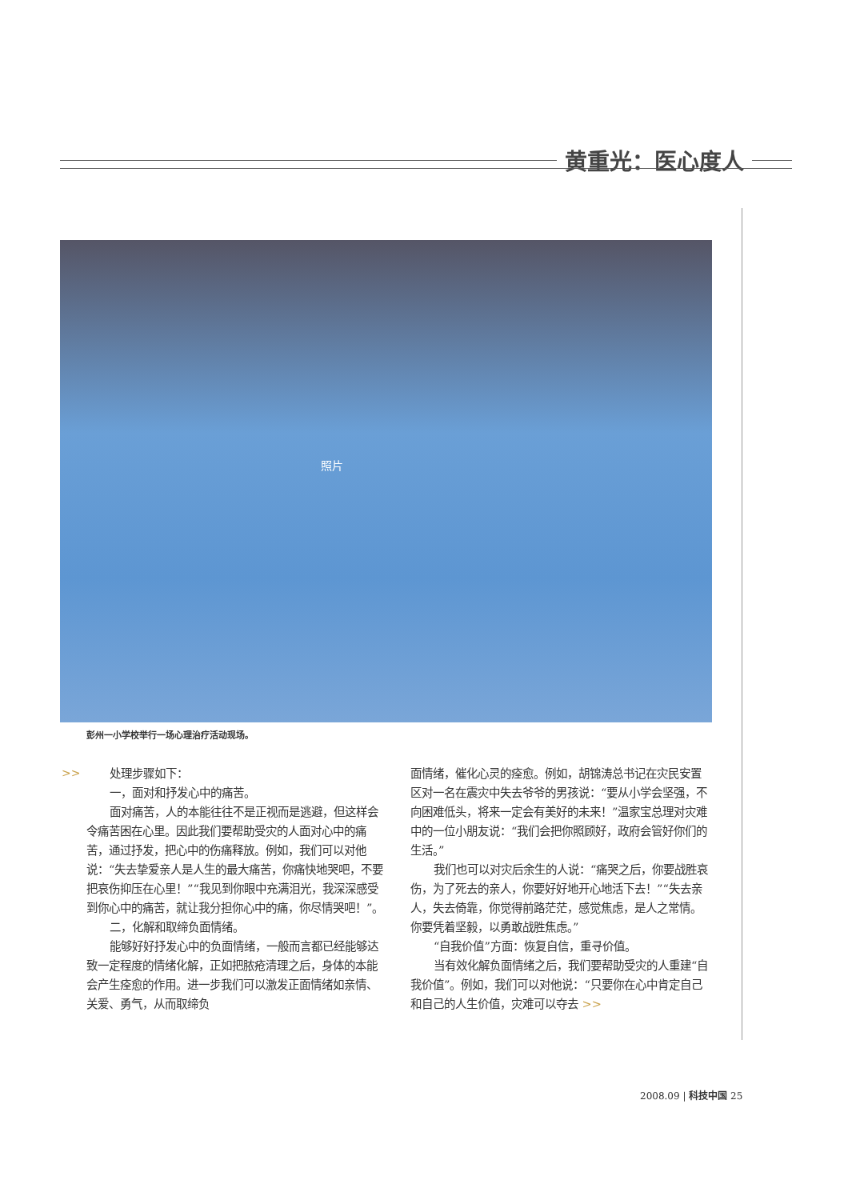黄重光：医心度人
照片
彭州一小学校举行一场心理治疗活动现场。
>>
处理步骤如下：
一，面对和抒发心中的痛苦。
面对痛苦，人的本能往往不是正视而是逃避，但这样会令痛苦困在心里。因此我们要帮助受灾的人面对心中的痛苦，通过抒发，把心中的伤痛释放。例如，我们可以对他说：“失去挚爱亲人是人生的最大痛苦，你痛快地哭吧，不要把哀伤抑压在心里！”“我见到你眼中充满泪光，我深深感受到你心中的痛苦，就让我分担你心中的痛，你尽情哭吧！”。
二，化解和取缔负面情绪。
能够好好抒发心中的负面情绪，一般而言都已经能够达致一定程度的情绪化解，正如把脓疮清理之后，身体的本能会产生痊愈的作用。进一步我们可以激发正面情绪如亲情、关爱、勇气，从而取缔负
面情绪，催化心灵的痊愈。例如，胡锦涛总书记在灾民安置区对一名在震灾中失去爷爷的男孩说：“要从小学会坚强，不向困难低头，将来一定会有美好的未来！”温家宝总理对灾难中的一位小朋友说：“我们会把你照顾好，政府会管好你们的生活。”
我们也可以对灾后余生的人说：“痛哭之后，你要战胜哀伤，为了死去的亲人，你要好好地开心地活下去！”“失去亲人，失去倚靠，你觉得前路茫茫，感觉焦虑，是人之常情。你要凭着坚毅，以勇敢战胜焦虑。”
“自我价值”方面：恢复自信，重寻价值。
当有效化解负面情绪之后，我们要帮助受灾的人重建“自我价值”。例如，我们可以对他说：“只要你在心中肯定自己和自己的人生价值，灾难可以夺去 >>
2008.09 | 科技中国 25